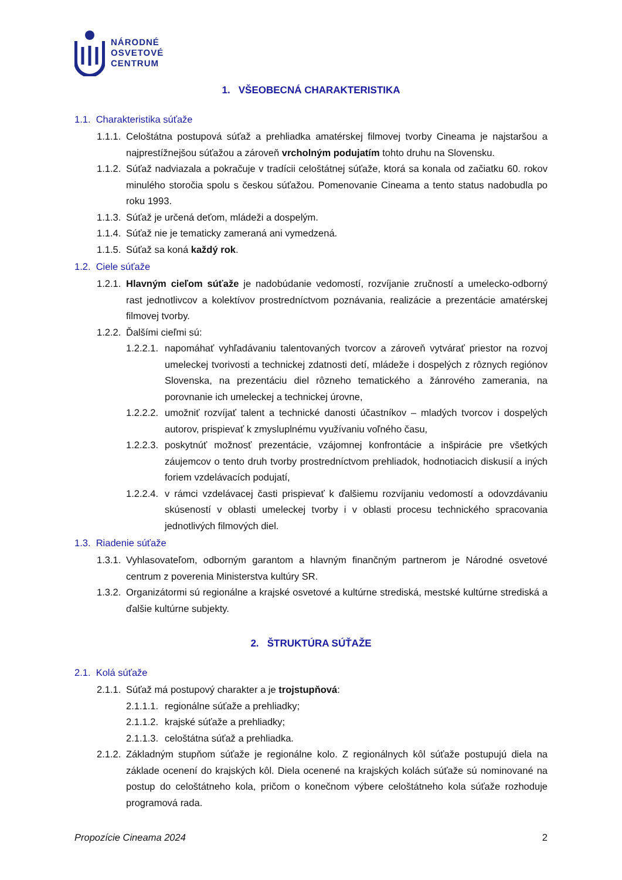NÁRODNÉ
OSVETOVÉ
CENTRUM
1. VŠEOBECNÁ CHARAKTERISTIKA
1.1. Charakteristika súťaže
1.1.1. Celoštátna postupová súťaž a prehliadka amatérskej filmovej tvorby Cineama je najstaršou a najprestížnejšou súťažou a zároveň vrcholným podujatím tohto druhu na Slovensku.
1.1.2. Súťaž nadviazala a pokračuje v tradícii celoštátnej súťaže, ktorá sa konala od začiatku 60. rokov minulého storočia spolu s českou súťažou. Pomenovanie Cineama a tento status nadobudla po roku 1993.
1.1.3. Súťaž je určená deťom, mládeži a dospelým.
1.1.4. Súťaž nie je tematicky zameraná ani vymedzená.
1.1.5. Súťaž sa koná každý rok.
1.2. Ciele súťaže
1.2.1. Hlavným cieľom súťaže je nadobúdanie vedomostí, rozvíjanie zručností a umelecko-odborný rast jednotlivcov a kolektívov prostredníctvom poznávania, realizácie a prezentácie amatérskej filmovej tvorby.
1.2.2. Ďalšími cieľmi sú:
1.2.2.1. napomáhať vyhľadávaniu talentovaných tvorcov a zároveň vytvárať priestor na rozvoj umeleckej tvorivosti a technickej zdatnosti detí, mládeže i dospelých z rôznych regiónov Slovenska, na prezentáciu diel rôzneho tematického a žánrového zamerania, na porovnanie ich umeleckej a technickej úrovne,
1.2.2.2. umožniť rozvíjať talent a technické danosti účastníkov – mladých tvorcov i dospelých autorov, prispievať k zmysluplnému využívaniu voľného času,
1.2.2.3. poskytnúť možnosť prezentácie, vzájomnej konfrontácie a inšpirácie pre všetkých záujemcov o tento druh tvorby prostredníctvom prehliadok, hodnotiacich diskusií a iných foriem vzdelávacích podujatí,
1.2.2.4. v rámci vzdelávacej časti prispievať k ďalšiemu rozvíjaniu vedomostí a odovzdávaniu skúseností v oblasti umeleckej tvorby i v oblasti procesu technického spracovania jednotlivých filmových diel.
1.3. Riadenie súťaže
1.3.1. Vyhlasovateľom, odborným garantom a hlavným finančným partnerom je Národné osvetové centrum z poverenia Ministerstva kultúry SR.
1.3.2. Organizátormi sú regionálne a krajské osvetové a kultúrne strediská, mestské kultúrne strediská a ďalšie kultúrne subjekty.
2. ŠTRUKTÚRA SÚŤAŽE
2.1. Kolá súťaže
2.1.1. Súťaž má postupový charakter a je trojstupňová:
2.1.1.1. regionálne súťaže a prehliadky;
2.1.1.2. krajské súťaže a prehliadky;
2.1.1.3. celoštátna súťaž a prehliadka.
2.1.2. Základným stupňom súťaže je regionálne kolo. Z regionálnych kôl súťaže postupujú diela na základe ocenení do krajských kôl. Diela ocenené na krajských kolách súťaže sú nominované na postup do celoštátneho kola, pričom o konečnom výbere celoštátneho kola súťaže rozhoduje programová rada.
Propozície Cineama 2024 2